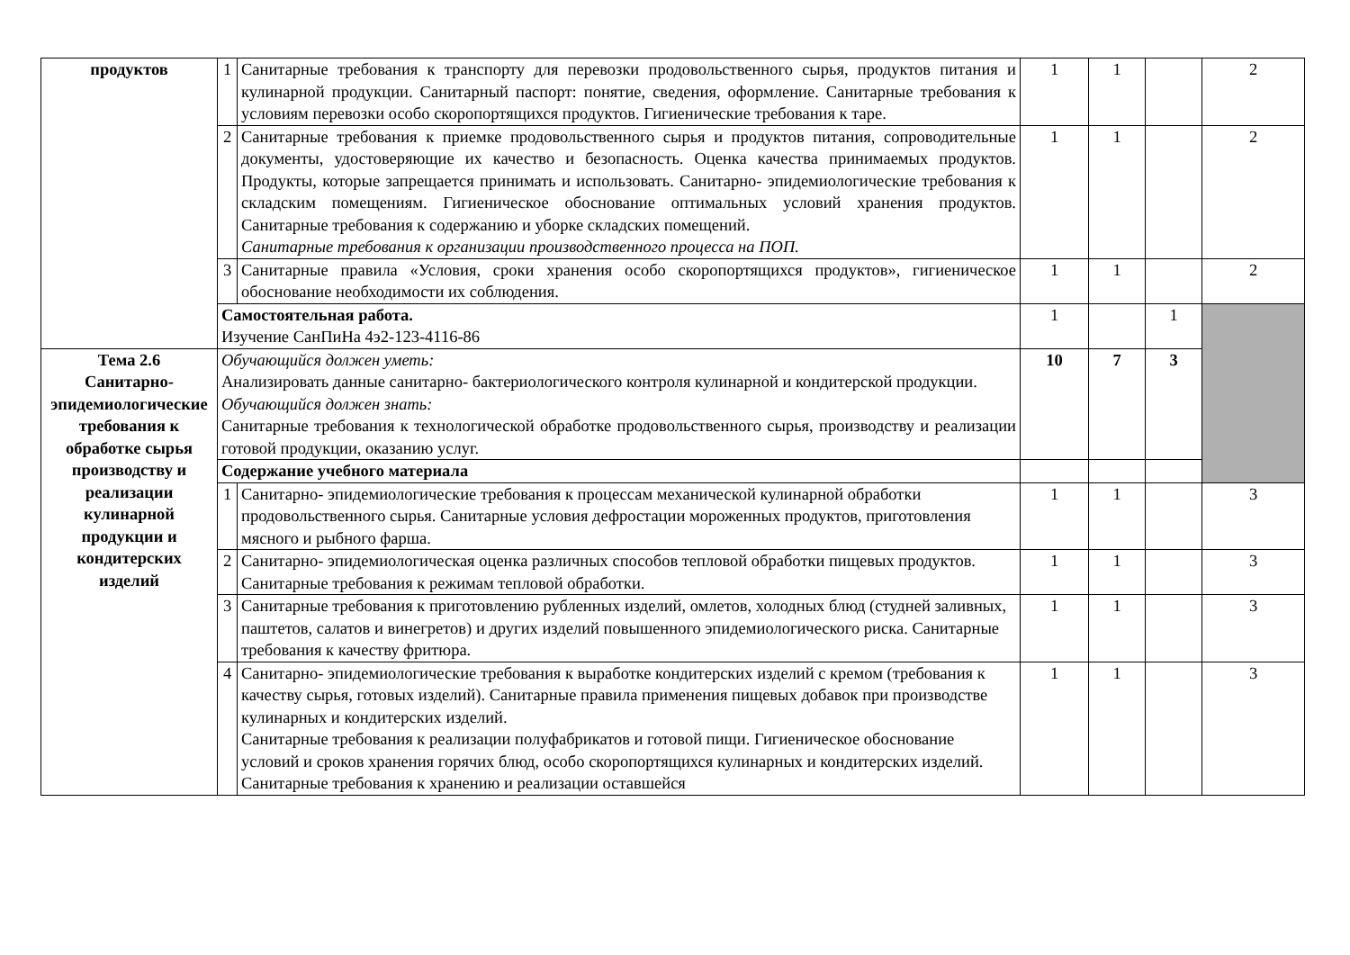| продуктов | 1 | Санитарные требования к транспорту для перевозки продовольственного сырья, продуктов питания и кулинарной продукции. Санитарный паспорт: понятие, сведения, оформление. Санитарные требования к условиям перевозки особо скоропортящихся продуктов. Гигиенические требования к таре. | 1 | 1 | | 2 |
| | 2 | Санитарные требования к приемке продовольственного сырья и продуктов питания, сопроводительные документы, удостоверяющие их качество и безопасность. Оценка качества принимаемых продуктов. Продукты, которые запрещается принимать и использовать. Санитарно- эпидемиологические требования к складским помещениям. Гигиеническое обоснование оптимальных условий хранения продуктов. Санитарные требования к содержанию и уборке складских помещений. Санитарные требования к организации производственного процесса на ПОП. | 1 | 1 | | 2 |
| | 3 | Санитарные правила «Условия, сроки хранения особо скоропортящихся продуктов», гигиеническое обоснование необходимости их соблюдения. | 1 | 1 | | 2 |
| | Самостоятельная работа. Изучение СанПиНа 4э2-123-4116-86 | | 1 | | 1 | |
| Тема 2.6 Санитарно-эпидемиологические требования к обработке сырья производству и реализации кулинарной продукции и кондитерских изделий | Обучающийся должен уметь: Анализировать данные санитарно- бактериологического контроля кулинарной и кондитерской продукции. Обучающийся должен знать: Санитарные требования к технологической обработке продовольственного сырья, производству и реализации готовой продукции, оказанию услуг. | | 10 | 7 | 3 | |
| | Содержание учебного материала | | | | | |
| | 1 | Санитарно- эпидемиологические требования к процессам механической кулинарной обработки продовольственного сырья. Санитарные условия дефростации мороженных продуктов, приготовления мясного и рыбного фарша. | 1 | 1 | | 3 |
| | 2 | Санитарно- эпидемиологическая оценка различных способов тепловой обработки пищевых продуктов. Санитарные требования к режимам тепловой обработки. | 1 | 1 | | 3 |
| | 3 | Санитарные требования к приготовлению рубленных изделий, омлетов, холодных блюд (студней заливных, паштетов, салатов и винегретов) и других изделий повышенного эпидемиологического риска. Санитарные требования к качеству фритюра. | 1 | 1 | | 3 |
| | 4 | Санитарно- эпидемиологические требования к выработке кондитерских изделий с кремом (требования к качеству сырья, готовых изделий). Санитарные правила применения пищевых добавок при производстве кулинарных и кондитерских изделий. Санитарные требования к реализации полуфабрикатов и готовой пищи. Гигиеническое обоснование условий и сроков хранения горячих блюд, особо скоропортящихся кулинарных и кондитерских изделий. Санитарные требования к хранению и реализации оставшейся | 1 | 1 | | 3 |